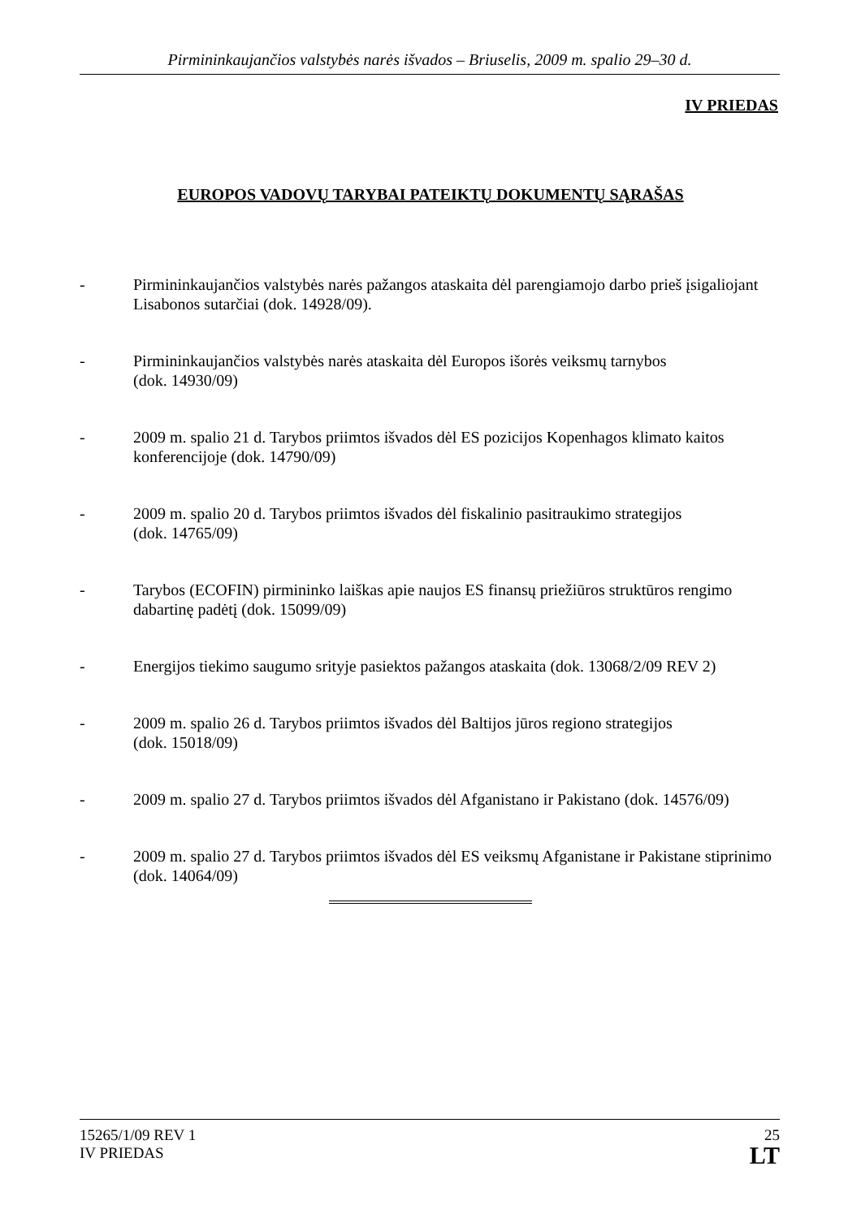Pirmininkaujančios valstybės narės išvados – Briuselis, 2009 m. spalio 29–30 d.
IV PRIEDAS
EUROPOS VADOVŲ TARYBAI PATEIKTŲ DOKUMENTŲ SĄRAŠAS
- Pirmininkaujančios valstybės narės pažangos ataskaita dėl parengiamojo darbo prieš įsigaliojant Lisabonos sutarčiai (dok. 14928/09).
- Pirmininkaujančios valstybės narės ataskaita dėl Europos išorės veiksmų tarnybos
(dok. 14930/09)
- 2009 m. spalio 21 d. Tarybos priimtos išvados dėl ES pozicijos Kopenhagos klimato kaitos konferencijoje (dok. 14790/09)
- 2009 m. spalio 20 d. Tarybos priimtos išvados dėl fiskalinio pasitraukimo strategijos
(dok. 14765/09)
- Tarybos (ECOFIN) pirmininko laiškas apie naujos ES finansų priežiūros struktūros rengimo dabartinę padėtį (dok. 15099/09)
- Energijos tiekimo saugumo srityje pasiektos pažangos ataskaita (dok. 13068/2/09 REV 2)
- 2009 m. spalio 26 d. Tarybos priimtos išvados dėl Baltijos jūros regiono strategijos
(dok. 15018/09)
- 2009 m. spalio 27 d. Tarybos priimtos išvados dėl Afganistano ir Pakistano (dok. 14576/09)
- 2009 m. spalio 27 d. Tarybos priimtos išvados dėl ES veiksmų Afganistane ir Pakistane stiprinimo (dok. 14064/09)
15265/1/09 REV 1
IV PRIEDAS
25
LT